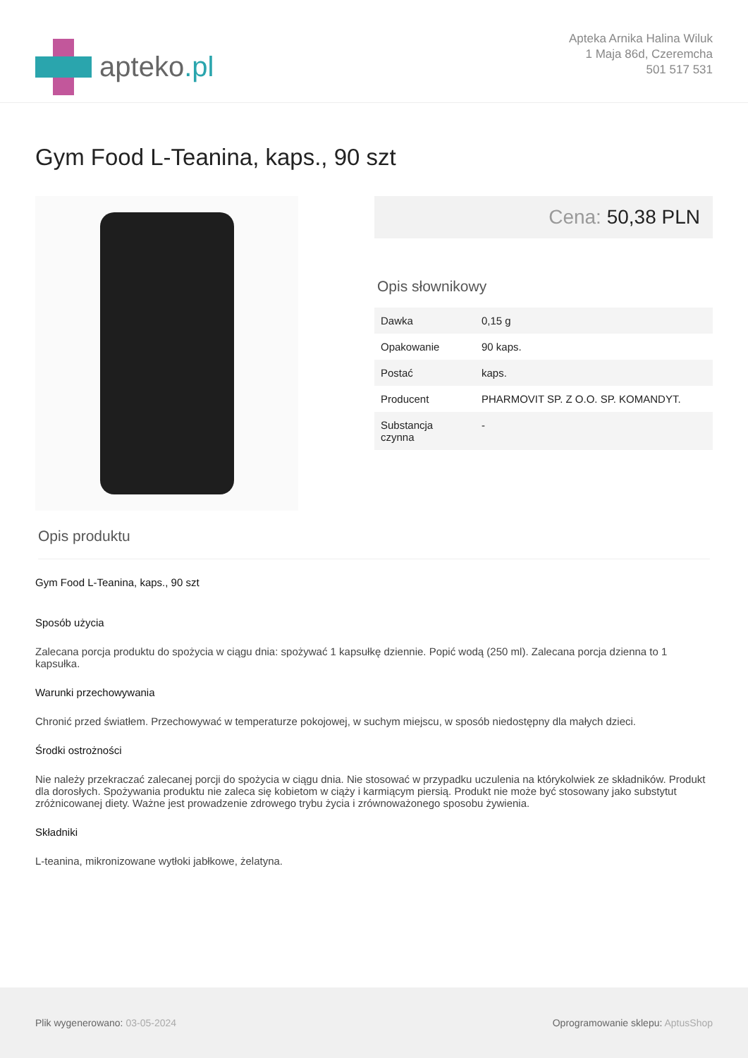apteko.pl
Apteka Arnika Halina Wiluk
1 Maja 86d, Czeremcha
501 517 531
Gym Food L-Teanina, kaps., 90 szt
Cena: 50,38 PLN
Opis słownikowy
| Dawka | 0,15 g |
| Opakowanie | 90 kaps. |
| Postać | kaps. |
| Producent | PHARMOVIT SP. Z O.O. SP. KOMANDYT. |
| Substancja czynna | - |
Opis produktu
Gym Food L-Teanina, kaps., 90 szt
Sposób użycia
Zalecana porcja produktu do spożycia w ciągu dnia: spożywać 1 kapsułkę dziennie. Popić wodą (250 ml). Zalecana porcja dzienna to 1 kapsułka.
Warunki przechowywania
Chronić przed światłem. Przechowywać w temperaturze pokojowej, w suchym miejscu, w sposób niedostępny dla małych dzieci.
Środki ostrożności
Nie należy przekraczać zalecanej porcji do spożycia w ciągu dnia. Nie stosować w przypadku uczulenia na którykolwiek ze składników. Produkt dla dorosłych. Spożywania produktu nie zaleca się kobietom w ciąży i karmiącym piersią. Produkt nie może być stosowany jako substytut zróżnicowanej diety. Ważne jest prowadzenie zdrowego trybu życia i zrównoważonego sposobu żywienia.
Składniki
L-teanina, mikronizowane wytłoki jabłkowe, żelatyna.
Plik wygenerowano: 03-05-2024
Oprogramowanie sklepu: AptusShop